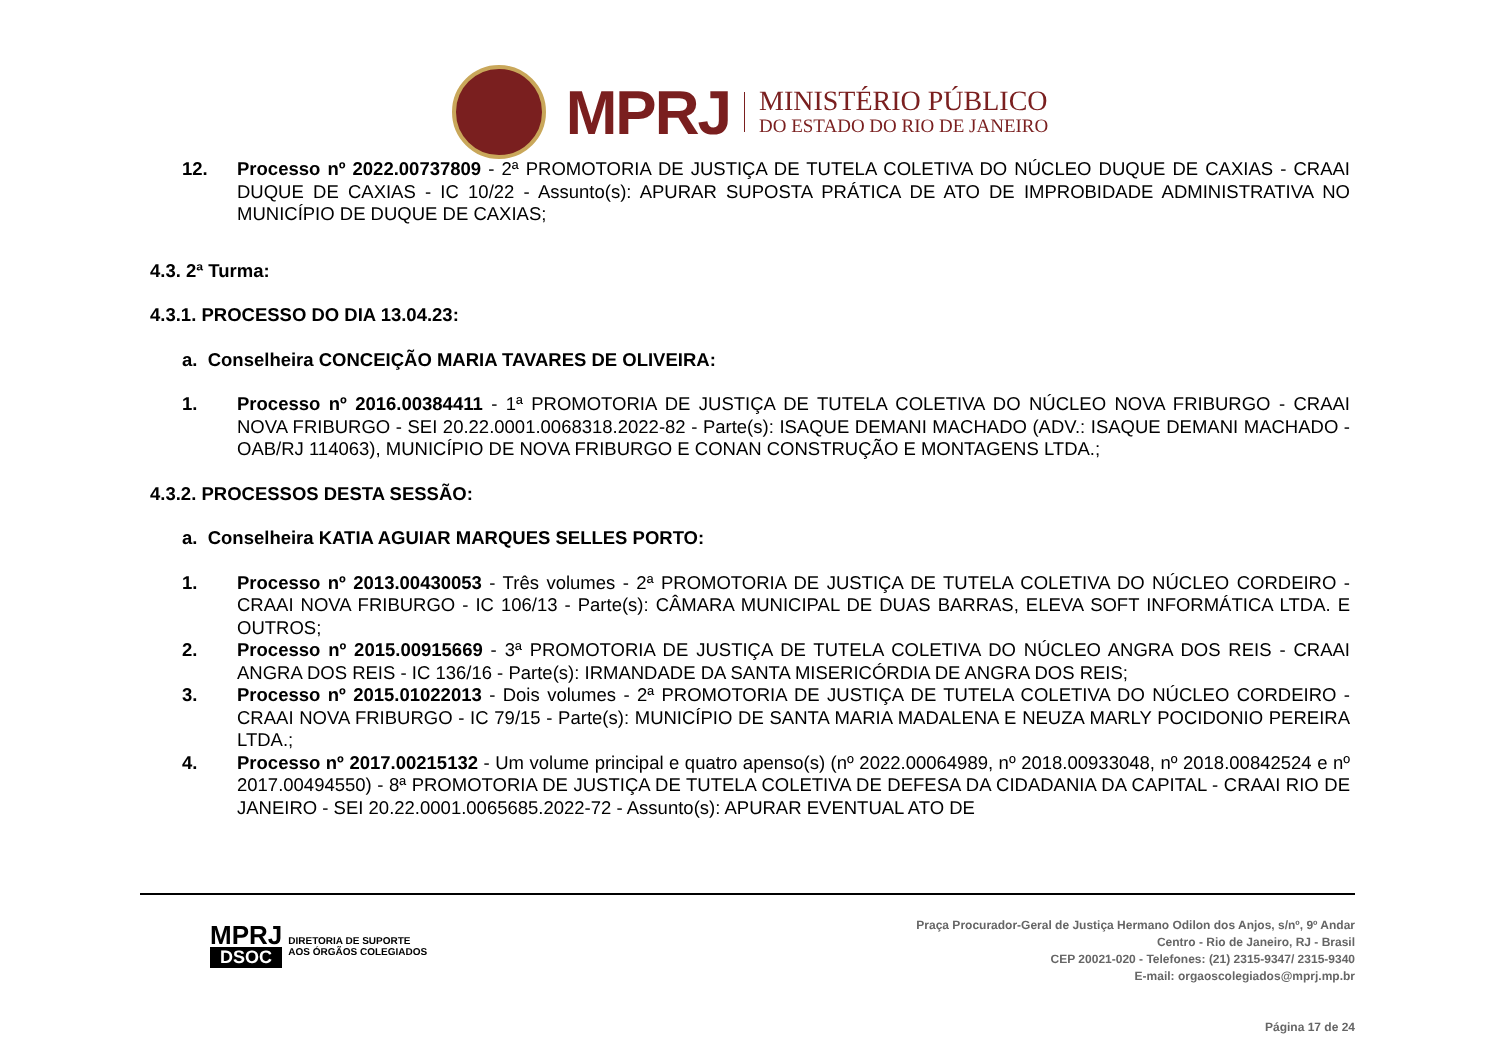MPRJ
MINISTÉRIO PÚBLICO
DO ESTADO DO RIO DE JANEIRO
12. Processo nº 2022.00737809 - 2ª PROMOTORIA DE JUSTIÇA DE TUTELA COLETIVA DO NÚCLEO DUQUE DE CAXIAS - CRAAI DUQUE DE CAXIAS - IC 10/22 - Assunto(s): APURAR SUPOSTA PRÁTICA DE ATO DE IMPROBIDADE ADMINISTRATIVA NO MUNICÍPIO DE DUQUE DE CAXIAS;
4.3. 2ª Turma:
4.3.1. PROCESSO DO DIA 13.04.23:
a. Conselheira CONCEIÇÃO MARIA TAVARES DE OLIVEIRA:
1. Processo nº 2016.00384411 - 1ª PROMOTORIA DE JUSTIÇA DE TUTELA COLETIVA DO NÚCLEO NOVA FRIBURGO - CRAAI NOVA FRIBURGO - SEI 20.22.0001.0068318.2022-82 - Parte(s): ISAQUE DEMANI MACHADO (ADV.: ISAQUE DEMANI MACHADO - OAB/RJ 114063), MUNICÍPIO DE NOVA FRIBURGO E CONAN CONSTRUÇÃO E MONTAGENS LTDA.;
4.3.2. PROCESSOS DESTA SESSÃO:
a. Conselheira KATIA AGUIAR MARQUES SELLES PORTO:
1. Processo nº 2013.00430053 - Três volumes - 2ª PROMOTORIA DE JUSTIÇA DE TUTELA COLETIVA DO NÚCLEO CORDEIRO - CRAAI NOVA FRIBURGO - IC 106/13 - Parte(s): CÂMARA MUNICIPAL DE DUAS BARRAS, ELEVA SOFT INFORMÁTICA LTDA. E OUTROS;
2. Processo nº 2015.00915669 - 3ª PROMOTORIA DE JUSTIÇA DE TUTELA COLETIVA DO NÚCLEO ANGRA DOS REIS - CRAAI ANGRA DOS REIS - IC 136/16 - Parte(s): IRMANDADE DA SANTA MISERICÓRDIA DE ANGRA DOS REIS;
3. Processo nº 2015.01022013 - Dois volumes - 2ª PROMOTORIA DE JUSTIÇA DE TUTELA COLETIVA DO NÚCLEO CORDEIRO - CRAAI NOVA FRIBURGO - IC 79/15 - Parte(s): MUNICÍPIO DE SANTA MARIA MADALENA E NEUZA MARLY POCIDONIO PEREIRA LTDA.;
4. Processo nº 2017.00215132 - Um volume principal e quatro apenso(s) (nº 2022.00064989, nº 2018.00933048, nº 2018.00842524 e nº 2017.00494550) - 8ª PROMOTORIA DE JUSTIÇA DE TUTELA COLETIVA DE DEFESA DA CIDADANIA DA CAPITAL - CRAAI RIO DE JANEIRO - SEI 20.22.0001.0065685.2022-72 - Assunto(s): APURAR EVENTUAL ATO DE
MPRJ
DSOC
DIRETORIA DE SUPORTE
AOS ÓRGÃOS COLEGIADOS
Praça Procurador-Geral de Justiça Hermano Odilon dos Anjos, s/nº, 9º Andar
Centro - Rio de Janeiro, RJ - Brasil
CEP 20021-020 - Telefones: (21) 2315-9347/ 2315-9340
E-mail: orgaoscolegiados@mprj.mp.br
Página 17 de 24